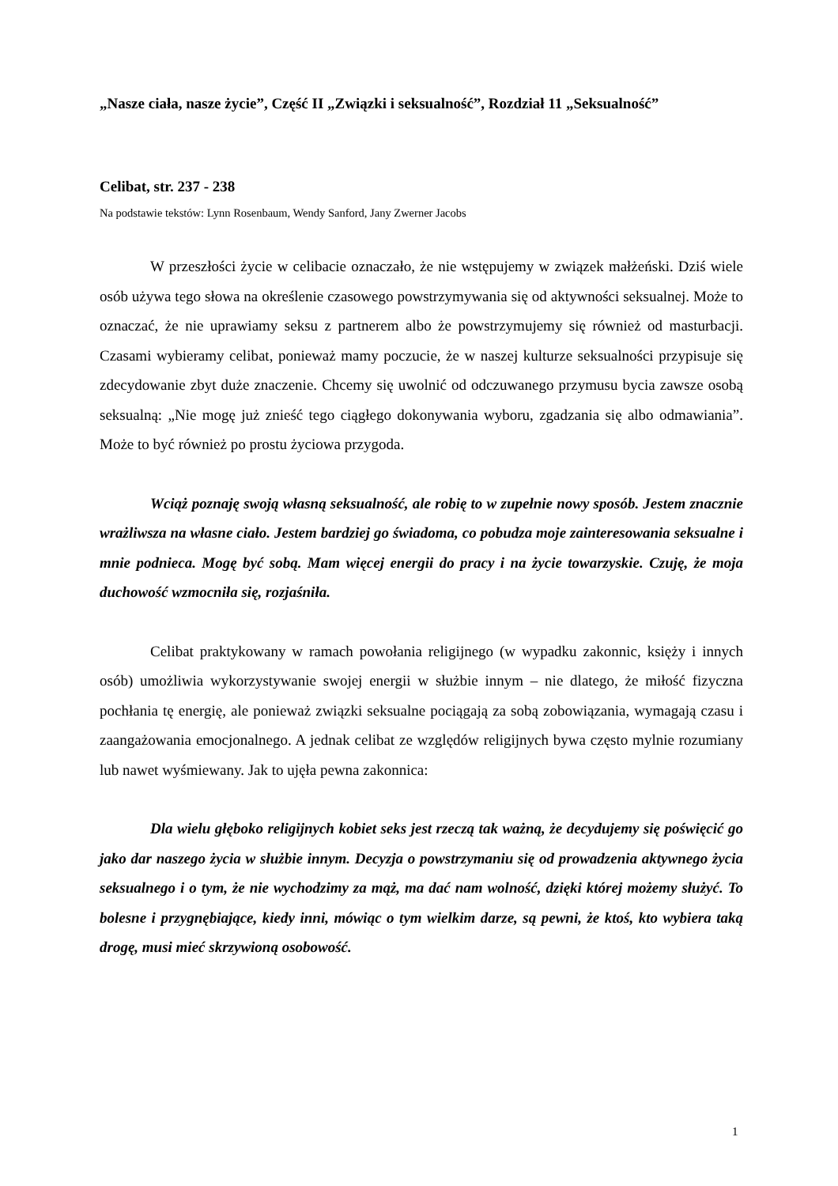„Nasze ciała, nasze życie”, Część II „Związki i seksualność”, Rozdział 11 „Seksualność”
Celibat, str. 237 - 238
Na podstawie tekstów: Lynn Rosenbaum, Wendy Sanford, Jany Zwerner Jacobs
W przeszłości życie w celibacie oznaczało, że nie wstępujemy w związek małżeński. Dziś wiele osób używa tego słowa na określenie czasowego powstrzymywania się od aktywności seksualnej. Może to oznaczać, że nie uprawiamy seksu z partnerem albo że powstrzymujemy się również od masturbacji. Czasami wybieramy celibat, ponieważ mamy poczucie, że w naszej kulturze seksualności przypisuje się zdecydowanie zbyt duże znaczenie. Chcemy się uwolnić od odczuwanego przymusu bycia zawsze osobą seksualną: „Nie mogę już znieść tego ciągłego dokonywania wyboru, zgadzania się albo odmawiania”. Może to być również po prostu życiowa przygoda.
Wciąż poznaję swoją własną seksualność, ale robię to w zupełnie nowy sposób. Jestem znacznie wrażliwsza na własne ciało. Jestem bardziej go świadoma, co pobudza moje zainteresowania seksualne i mnie podnieca. Mogę być sobą. Mam więcej energii do pracy i na życie towarzyskie. Czuję, że moja duchowość wzmocniła się, rozjaśniła.
Celibat praktykowany w ramach powołania religijnego (w wypadku zakonnic, księży i innych osób) umożliwia wykorzystywanie swojej energii w służbie innym – nie dlatego, że miłość fizyczna pochłania tę energię, ale ponieważ związki seksualne pociągają za sobą zobowiązania, wymagają czasu i zaangażowania emocjonalnego. A jednak celibat ze względów religijnych bywa często mylnie rozumiany lub nawet wyśmiewany. Jak to ujęła pewna zakonnica:
Dla wielu głęboko religijnych kobiet seks jest rzeczą tak ważną, że decydujemy się poświęcić go jako dar naszego życia w służbie innym. Decyzja o powstrzymaniu się od prowadzenia aktywnego życia seksualnego i o tym, że nie wychodzimy za mąż, ma dać nam wolność, dzięki której możemy służyć. To bolesne i przygnębiające, kiedy inni, mówiąc o tym wielkim darze, są pewni, że ktoś, kto wybiera taką drogę, musi mieć skrzywioną osobowość.
1